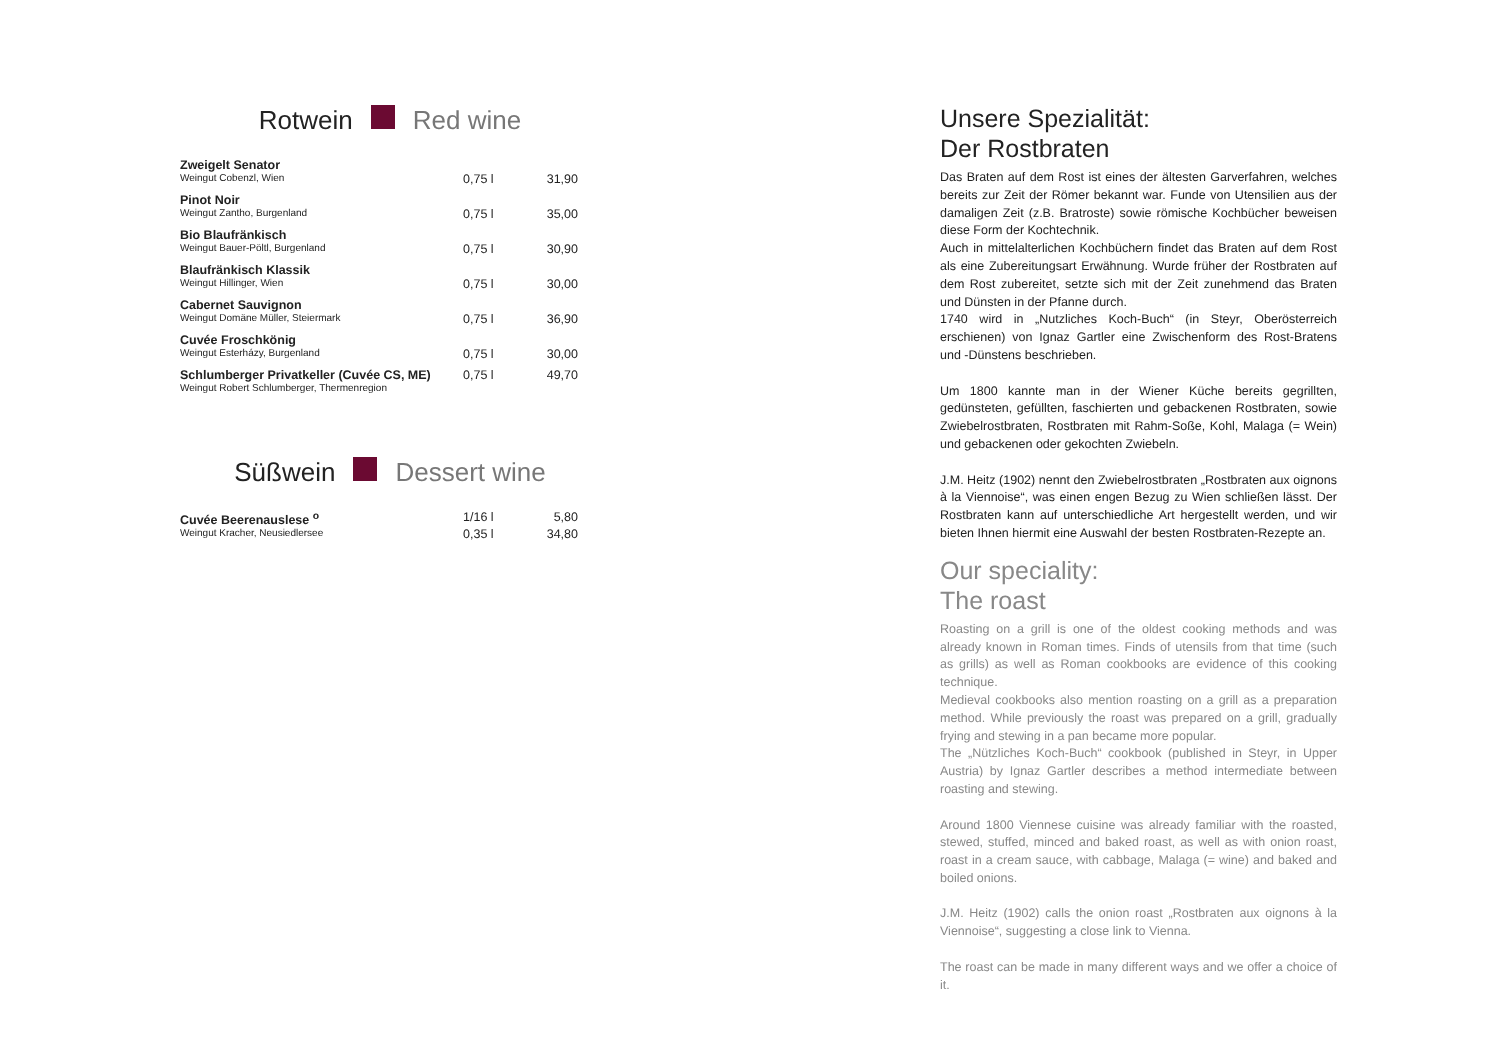Rotwein Red wine
| Zweigelt Senator | | |
| Weingut Cobenzl, Wien | 0,75 l | 31,90 |
| Pinot Noir | | |
| Weingut Zantho, Burgenland | 0,75 l | 35,00 |
| Bio Blaufränkisch | | |
| Weingut Bauer-Pöltl, Burgenland | 0,75 l | 30,90 |
| Blaufränkisch Klassik | | |
| Weingut Hillinger, Wien | 0,75 l | 30,00 |
| Cabernet Sauvignon | | |
| Weingut Domäne Müller, Steiermark | 0,75 l | 36,90 |
| Cuvée Froschkönig | | |
| Weingut Esterházy, Burgenland | 0,75 l | 30,00 |
| Schlumberger Privatkeller (Cuvée CS, ME) | 0,75 l | 49,70 |
| Weingut Robert Schlumberger, Thermenregion | | |
Süßwein Dessert wine
| Cuvée Beerenauslese <sup>o</sup> | 1/16 l | 5,80 |
| Weingut Kracher, Neusiedlersee | 0,35 l | 34,80 |
Unsere Spezialität:
Der Rostbraten
Das Braten auf dem Rost ist eines der ältesten Garverfahren, welches bereits zur Zeit der Römer bekannt war. Funde von Utensilien aus der damaligen Zeit (z.B. Bratroste) sowie römische Kochbücher beweisen diese Form der Kochtechnik.
Auch in mittelalterlichen Kochbüchern findet das Braten auf dem Rost als eine Zubereitungsart Erwähnung. Wurde früher der Rostbraten auf dem Rost zubereitet, setzte sich mit der Zeit zunehmend das Braten und Dünsten in der Pfanne durch.
1740 wird in „Nutzliches Koch-Buch“ (in Steyr, Oberösterreich erschienen) von Ignaz Gartler eine Zwischenform des Rost-Bratens und -Dünstens beschrieben.
Um 1800 kannte man in der Wiener Küche bereits gegrillten, gedünsteten, gefüllten, faschierten und gebackenen Rostbraten, sowie Zwiebelrostbraten, Rostbraten mit Rahm-Soße, Kohl, Malaga (= Wein) und gebackenen oder gekochten Zwiebeln.
J.M. Heitz (1902) nennt den Zwiebelrostbraten „Rostbraten aux oignons à la Viennoise“, was einen engen Bezug zu Wien schließen lässt. Der Rostbraten kann auf unterschiedliche Art hergestellt werden, und wir bieten Ihnen hiermit eine Auswahl der besten Rostbraten-Rezepte an.
Our speciality:
The roast
Roasting on a grill is one of the oldest cooking methods and was already known in Roman times. Finds of utensils from that time (such as grills) as well as Roman cookbooks are evidence of this cooking technique.
Medieval cookbooks also mention roasting on a grill as a preparation method. While previously the roast was prepared on a grill, gradually frying and stewing in a pan became more popular.
The „Nützliches Koch-Buch“ cookbook (published in Steyr, in Upper Austria) by Ignaz Gartler describes a method intermediate between roasting and stewing.
Around 1800 Viennese cuisine was already familiar with the roasted, stewed, stuffed, minced and baked roast, as well as with onion roast, roast in a cream sauce, with cabbage, Malaga (= wine) and baked and boiled onions.
J.M. Heitz (1902) calls the onion roast „Rostbraten aux oignons à la Viennoise“, suggesting a close link to Vienna.
The roast can be made in many different ways and we offer a choice of it.